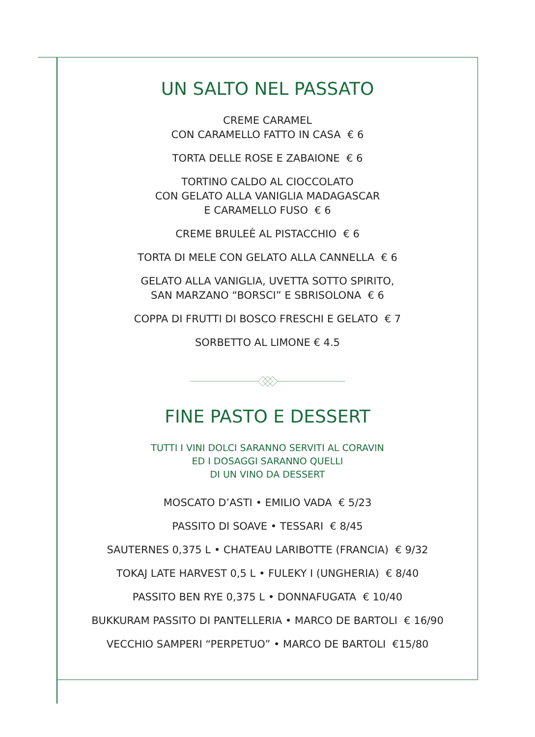UN SALTO NEL PASSATO
CREME CARAMEL
CON CARAMELLO FATTO IN CASA € 6
TORTA DELLE ROSE E ZABAIONE € 6
TORTINO CALDO AL CIOCCOLATO
CON GELATO ALLA VANIGLIA MADAGASCAR
E CARAMELLO FUSO € 6
CREME BRULEÈ AL PISTACCHIO € 6
TORTA DI MELE CON GELATO ALLA CANNELLA € 6
GELATO ALLA VANIGLIA, UVETTA SOTTO SPIRITO,
SAN MARZANO “BORSCI” E SBRISOLONA € 6
COPPA DI FRUTTI DI BOSCO FRESCHI E GELATO € 7
SORBETTO AL LIMONE € 4.5
FINE PASTO E DESSERT
TUTTI I VINI DOLCI SARANNO SERVITI AL CORAVIN
ED I DOSAGGI SARANNO QUELLI
DI UN VINO DA DESSERT
MOSCATO D’ASTI • EMILIO VADA € 5/23
PASSITO DI SOAVE • TESSARI € 8/45
SAUTERNES 0,375 L • CHATEAU LARIBOTTE (FRANCIA) € 9/32
TOKAJ LATE HARVEST 0,5 L • FULEKY I (UNGHERIA) € 8/40
PASSITO BEN RYE 0,375 L • DONNAFUGATA € 10/40
BUKKURAM PASSITO DI PANTELLERIA • MARCO DE BARTOLI € 16/90
VECCHIO SAMPERI “PERPETUO” • MARCO DE BARTOLI €15/80